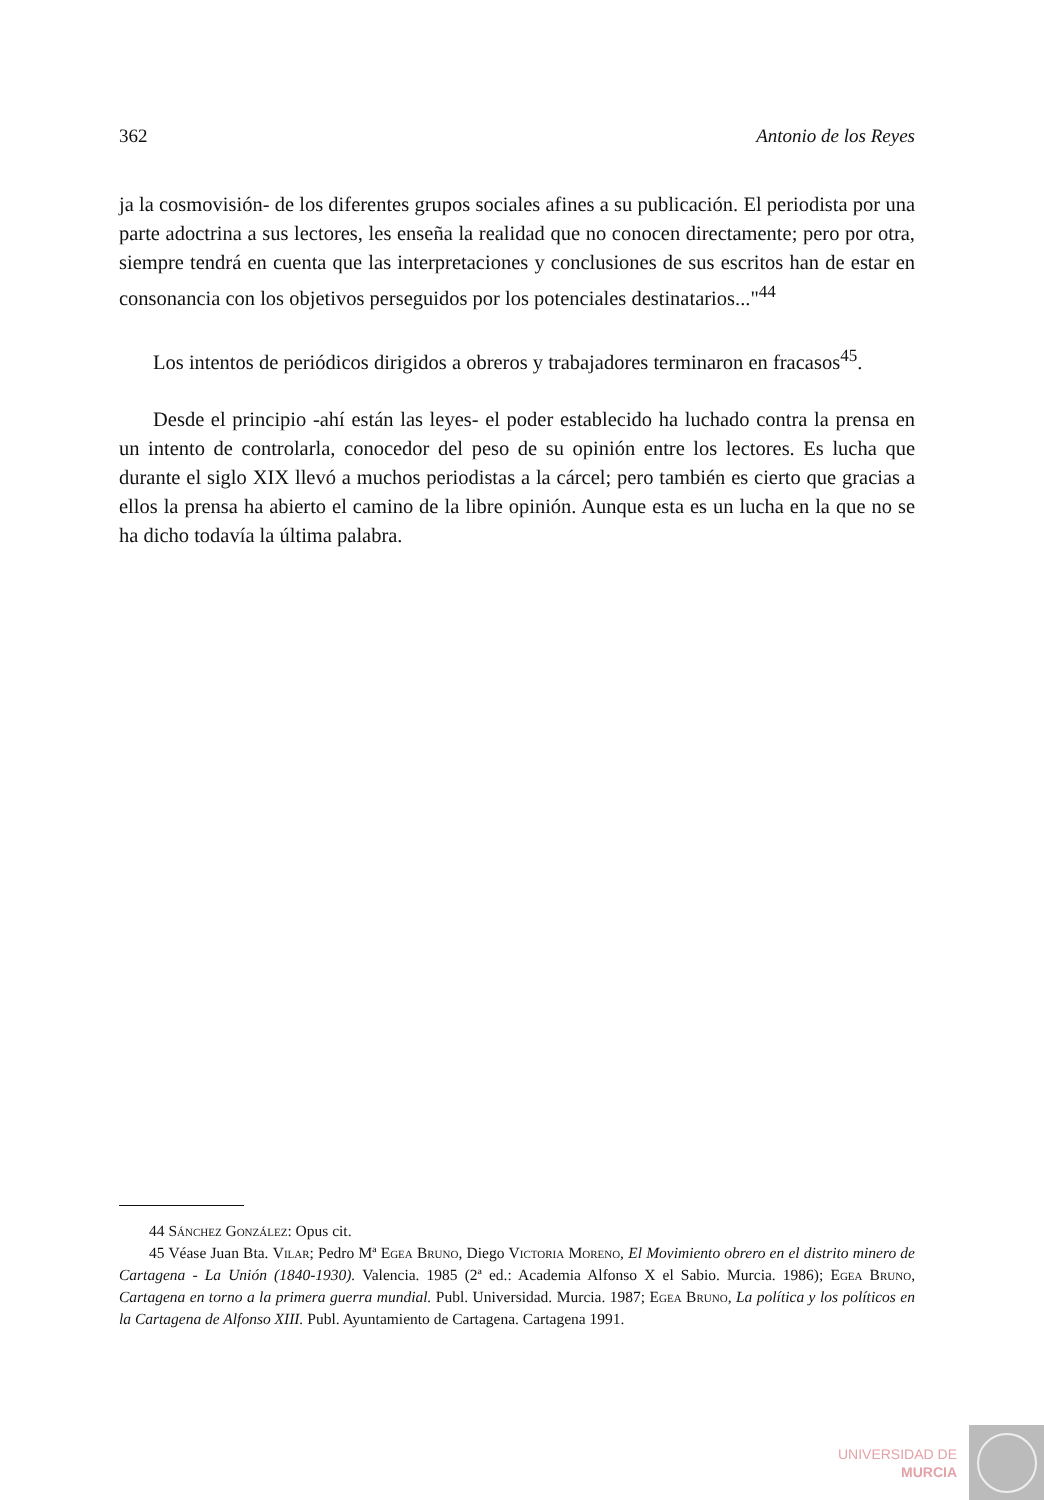362 Antonio de los Reyes
ja la cosmovisión- de los diferentes grupos sociales afines a su publicación. El periodista por una parte adoctrina a sus lectores, les enseña la realidad que no conocen directamente; pero por otra, siempre tendrá en cuenta que las interpretaciones y conclusiones de sus escritos han de estar en consonancia con los objetivos perseguidos por los potenciales destinatarios..."<sup>44</sup>
Los intentos de periódicos dirigidos a obreros y trabajadores terminaron en fracasos<sup>45</sup>.
Desde el principio -ahí están las leyes- el poder establecido ha luchado contra la prensa en un intento de controlarla, conocedor del peso de su opinión entre los lectores. Es lucha que durante el siglo XIX llevó a muchos periodistas a la cárcel; pero también es cierto que gracias a ellos la prensa ha abierto el camino de la libre opinión. Aunque esta es un lucha en la que no se ha dicho todavía la última palabra.
44 Sánchez González: Opus cit.
45 Véase Juan Bta. Vilar; Pedro Mª Egea Bruno, Diego Victoria Moreno, El Movimiento obrero en el distrito minero de Cartagena - La Unión (1840-1930). Valencia. 1985 (2ª ed.: Academia Alfonso X el Sabio. Murcia. 1986); Egea Bruno, Cartagena en torno a la primera guerra mundial. Publ. Universidad. Murcia. 1987; Egea Bruno, La política y los políticos en la Cartagena de Alfonso XIII. Publ. Ayuntamiento de Cartagena. Cartagena 1991.
UNIVERSIDAD DE
MURCIA